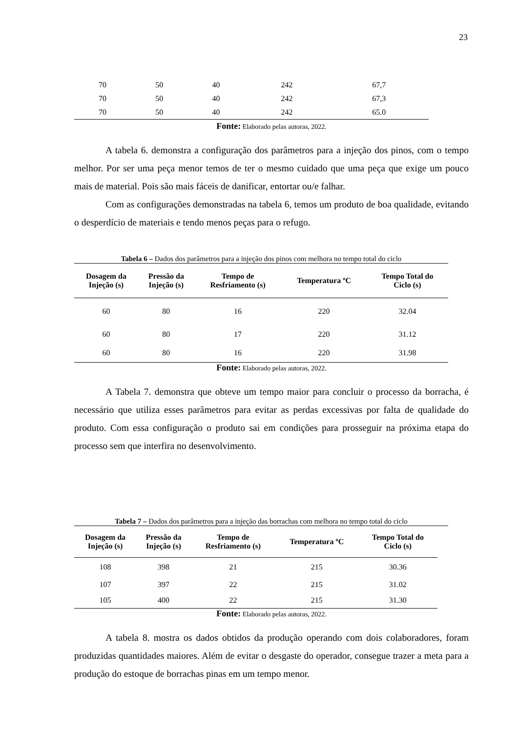23
| 70 | 50 | 40 | 242 | 67,7 |
| 70 | 50 | 40 | 242 | 67,3 |
| 70 | 50 | 40 | 242 | 65.0 |
Fonte: Elaborado pelas autoras, 2022.
A tabela 6. demonstra a configuração dos parâmetros para a injeção dos pinos, com o tempo melhor. Por ser uma peça menor temos de ter o mesmo cuidado que uma peça que exige um pouco mais de material. Pois são mais fáceis de danificar, entortar ou/e falhar.
Com as configurações demonstradas na tabela 6, temos um produto de boa qualidade, evitando o desperdício de materiais e tendo menos peças para o refugo.
Tabela 6 – Dados dos parâmetros para a injeção dos pinos com melhora no tempo total do ciclo
| Dosagem da Injeção (s) | Pressão da Injeção (s) | Tempo de Resfriamento (s) | Temperatura ºC | Tempo Total do Ciclo (s) |
| --- | --- | --- | --- | --- |
| 60 | 80 | 16 | 220 | 32.04 |
| 60 | 80 | 17 | 220 | 31.12 |
| 60 | 80 | 16 | 220 | 31.98 |
Fonte: Elaborado pelas autoras, 2022.
A Tabela 7. demonstra que obteve um tempo maior para concluir o processo da borracha, é necessário que utiliza esses parâmetros para evitar as perdas excessivas por falta de qualidade do produto. Com essa configuração o produto sai em condições para prosseguir na próxima etapa do processo sem que interfira no desenvolvimento.
Tabela 7 – Dados dos parâmetros para a injeção das borrachas com melhora no tempo total do ciclo
| Dosagem da Injeção (s) | Pressão da Injeção (s) | Tempo de Resfriamento (s) | Temperatura ºC | Tempo Total do Ciclo (s) |
| --- | --- | --- | --- | --- |
| 108 | 398 | 21 | 215 | 30.36 |
| 107 | 397 | 22 | 215 | 31.02 |
| 105 | 400 | 22 | 215 | 31.30 |
Fonte: Elaborado pelas autoras, 2022.
A tabela 8. mostra os dados obtidos da produção operando com dois colaboradores, foram produzidas quantidades maiores. Além de evitar o desgaste do operador, consegue trazer a meta para a produção do estoque de borrachas pinas em um tempo menor.